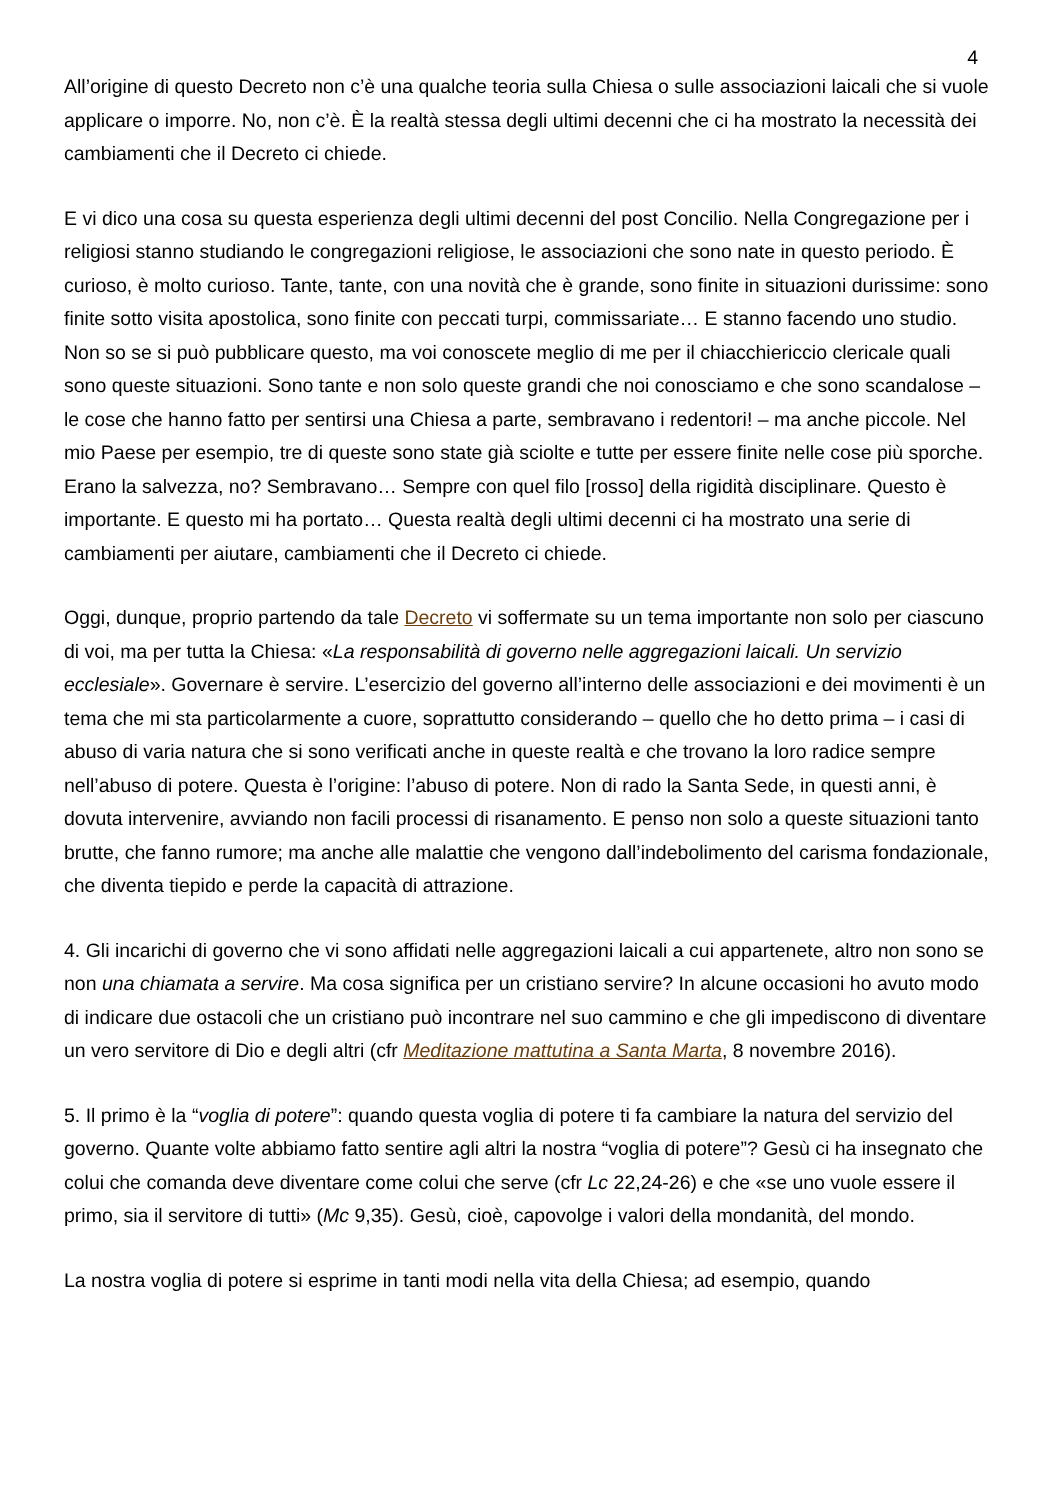4
All’origine di questo Decreto non c’è una qualche teoria sulla Chiesa o sulle associazioni laicali che si vuole applicare o imporre. No, non c’è. È la realtà stessa degli ultimi decenni che ci ha mostrato la necessità dei cambiamenti che il Decreto ci chiede.
E vi dico una cosa su questa esperienza degli ultimi decenni del post Concilio. Nella Congregazione per i religiosi stanno studiando le congregazioni religiose, le associazioni che sono nate in questo periodo. È curioso, è molto curioso. Tante, tante, con una novità che è grande, sono finite in situazioni durissime: sono finite sotto visita apostolica, sono finite con peccati turpi, commissariate… E stanno facendo uno studio. Non so se si può pubblicare questo, ma voi conoscete meglio di me per il chiacchiericcio clericale quali sono queste situazioni. Sono tante e non solo queste grandi che noi conosciamo e che sono scandalose – le cose che hanno fatto per sentirsi una Chiesa a parte, sembravano i redentori! – ma anche piccole. Nel mio Paese per esempio, tre di queste sono state già sciolte e tutte per essere finite nelle cose più sporche. Erano la salvezza, no? Sembravano… Sempre con quel filo [rosso] della rigidità disciplinare. Questo è importante. E questo mi ha portato… Questa realtà degli ultimi decenni ci ha mostrato una serie di cambiamenti per aiutare, cambiamenti che il Decreto ci chiede.
Oggi, dunque, proprio partendo da tale Decreto vi soffermate su un tema importante non solo per ciascuno di voi, ma per tutta la Chiesa: «La responsabilità di governo nelle aggregazioni laicali. Un servizio ecclesiale». Governare è servire. L’esercizio del governo all’interno delle associazioni e dei movimenti è un tema che mi sta particolarmente a cuore, soprattutto considerando – quello che ho detto prima – i casi di abuso di varia natura che si sono verificati anche in queste realtà e che trovano la loro radice sempre nell’abuso di potere. Questa è l’origine: l’abuso di potere. Non di rado la Santa Sede, in questi anni, è dovuta intervenire, avviando non facili processi di risanamento. E penso non solo a queste situazioni tanto brutte, che fanno rumore; ma anche alle malattie che vengono dall’indebolimento del carisma fondazionale, che diventa tiepido e perde la capacità di attrazione.
4. Gli incarichi di governo che vi sono affidati nelle aggregazioni laicali a cui appartenete, altro non sono se non una chiamata a servire. Ma cosa significa per un cristiano servire? In alcune occasioni ho avuto modo di indicare due ostacoli che un cristiano può incontrare nel suo cammino e che gli impediscono di diventare un vero servitore di Dio e degli altri (cfr Meditazione mattutina a Santa Marta, 8 novembre 2016).
5. Il primo è la “voglia di potere”: quando questa voglia di potere ti fa cambiare la natura del servizio del governo. Quante volte abbiamo fatto sentire agli altri la nostra “voglia di potere”? Gesù ci ha insegnato che colui che comanda deve diventare come colui che serve (cfr Lc 22,24-26) e che «se uno vuole essere il primo, sia il servitore di tutti» (Mc 9,35). Gesù, cioè, capovolge i valori della mondanità, del mondo.
La nostra voglia di potere si esprime in tanti modi nella vita della Chiesa; ad esempio, quando